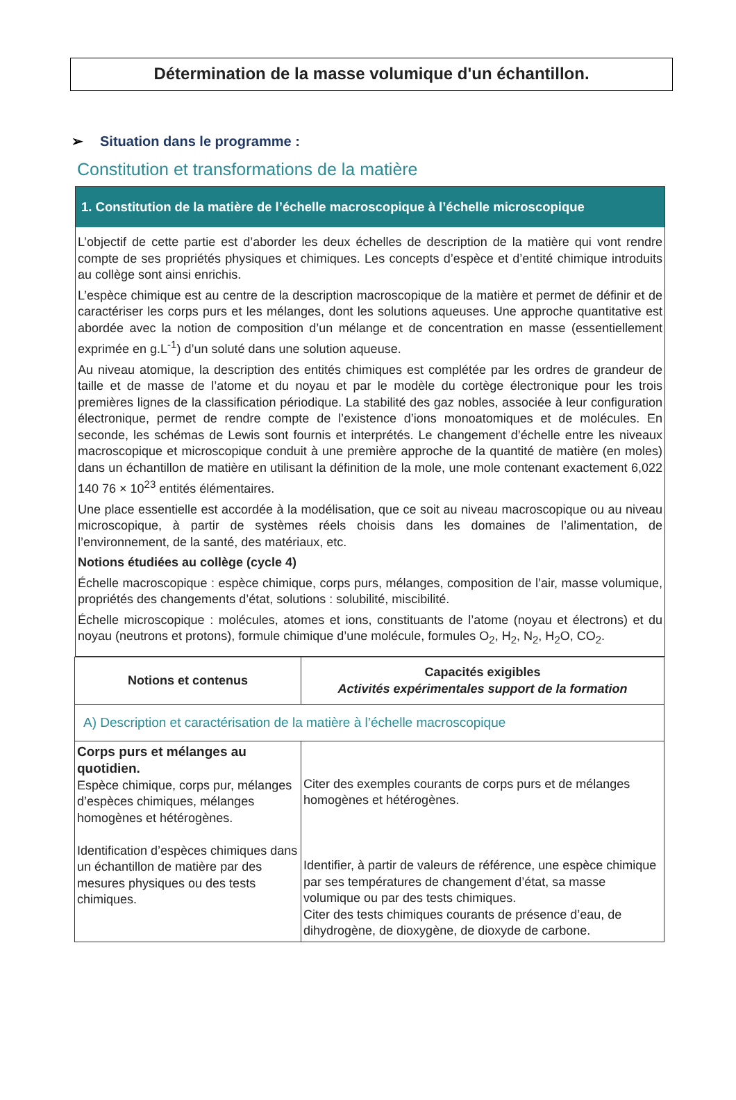Détermination de la masse volumique d'un échantillon.
➢ Situation dans le programme :
Constitution et transformations de la matière
1. Constitution de la matière de l’échelle macroscopique à l’échelle microscopique
L’objectif de cette partie est d’aborder les deux échelles de description de la matière qui vont rendre compte de ses propriétés physiques et chimiques. Les concepts d’espèce et d’entité chimique introduits au collège sont ainsi enrichis.
L’espèce chimique est au centre de la description macroscopique de la matière et permet de définir et de caractériser les corps purs et les mélanges, dont les solutions aqueuses. Une approche quantitative est abordée avec la notion de composition d’un mélange et de concentration en masse (essentiellement exprimée en g.L<sup>-1</sup>) d’un soluté dans une solution aqueuse.
Au niveau atomique, la description des entités chimiques est complétée par les ordres de grandeur de taille et de masse de l’atome et du noyau et par le modèle du cortège électronique pour les trois premières lignes de la classification périodique. La stabilité des gaz nobles, associée à leur configuration électronique, permet de rendre compte de l’existence d’ions monoatomiques et de molécules. En seconde, les schémas de Lewis sont fournis et interprétés. Le changement d’échelle entre les niveaux macroscopique et microscopique conduit à une première approche de la quantité de matière (en moles) dans un échantillon de matière en utilisant la définition de la mole, une mole contenant exactement 6,022 140 76 × 10<sup>23</sup> entités élémentaires.
Une place essentielle est accordée à la modélisation, que ce soit au niveau macroscopique ou au niveau microscopique, à partir de systèmes réels choisis dans les domaines de l’alimentation, de l’environnement, de la santé, des matériaux, etc.
Notions étudiées au collège (cycle 4)
Échelle macroscopique : espèce chimique, corps purs, mélanges, composition de l’air, masse volumique, propriétés des changements d’état, solutions : solubilité, miscibilité.
Échelle microscopique : molécules, atomes et ions, constituants de l’atome (noyau et électrons) et du noyau (neutrons et protons), formule chimique d’une molécule, formules O<sub>2</sub>, H<sub>2</sub>, N<sub>2</sub>, H<sub>2</sub>O, CO<sub>2</sub>.
| Notions et contenus | Capacités exigibles Activités expérimentales support de la formation |
| --- | --- |
| A) Description et caractérisation de la matière à l’échelle macroscopique | |
| Corps purs et mélanges au quotidien. Espèce chimique, corps pur, mélanges d’espèces chimiques, mélanges homogènes et hétérogènes. Identification d’espèces chimiques dans un échantillon de matière par des mesures physiques ou des tests chimiques. | Citer des exemples courants de corps purs et de mélanges homogènes et hétérogènes. Identifier, à partir de valeurs de référence, une espèce chimique par ses températures de changement d’état, sa masse volumique ou par des tests chimiques. Citer des tests chimiques courants de présence d’eau, de dihydrogène, de dioxygène, de dioxyde de carbone. |